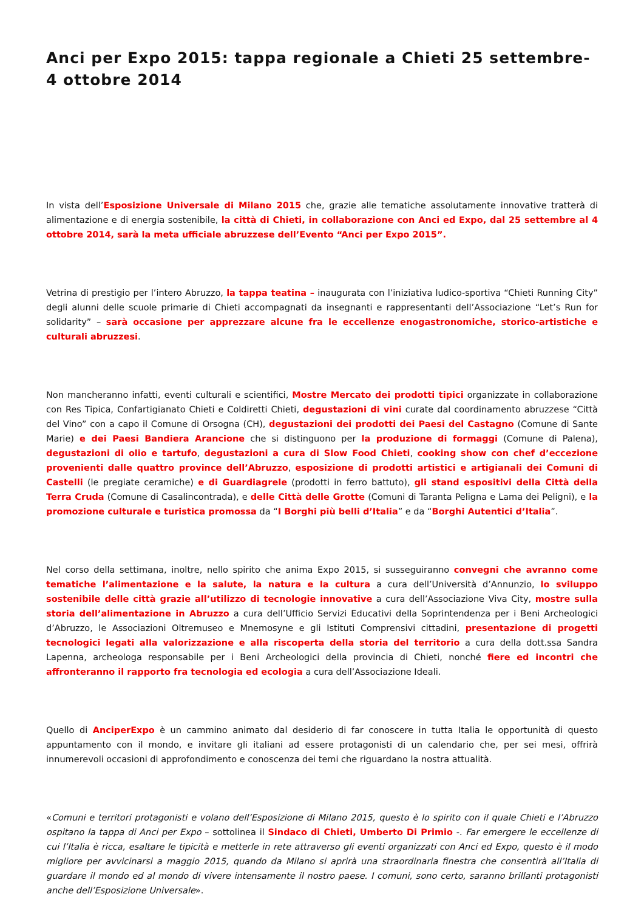Anci per Expo 2015: tappa regionale a Chieti 25 settembre- 4 ottobre 2014
In vista dell’Esposizione Universale di Milano 2015 che, grazie alle tematiche assolutamente innovative tratterà di alimentazione e di energia sostenibile, la città di Chieti, in collaborazione con Anci ed Expo, dal 25 settembre al 4 ottobre 2014, sarà la meta ufficiale abruzzese dell’Evento “Anci per Expo 2015”.
Vetrina di prestigio per l’intero Abruzzo, la tappa teatina – inaugurata con l’iniziativa ludico-sportiva “Chieti Running City” degli alunni delle scuole primarie di Chieti accompagnati da insegnanti e rappresentanti dell’Associazione “Let’s Run for solidarity” – sarà occasione per apprezzare alcune fra le eccellenze enogastronomiche, storico-artistiche e culturali abruzzesi.
Non mancheranno infatti, eventi culturali e scientifici, Mostre Mercato dei prodotti tipici organizzate in collaborazione con Res Tipica, Confartigianato Chieti e Coldiretti Chieti, degustazioni di vini curate dal coordinamento abruzzese “Città del Vino” con a capo il Comune di Orsogna (CH), degustazioni dei prodotti dei Paesi del Castagno (Comune di Sante Marie) e dei Paesi Bandiera Arancione che si distinguono per la produzione di formaggi (Comune di Palena), degustazioni di olio e tartufo, degustazioni a cura di Slow Food Chieti, cooking show con chef d’eccezione provenienti dalle quattro province dell’Abruzzo, esposizione di prodotti artistici e artigianali dei Comuni di Castelli (le pregiate ceramiche) e di Guardiagrele (prodotti in ferro battuto), gli stand espositivi della Città della Terra Cruda (Comune di Casalincontrada), e delle Città delle Grotte (Comuni di Taranta Peligna e Lama dei Peligni), e la promozione culturale e turistica promossa da “I Borghi più belli d’Italia” e da “Borghi Autentici d’Italia”.
Nel corso della settimana, inoltre, nello spirito che anima Expo 2015, si susseguiranno convegni che avranno come tematiche l’alimentazione e la salute, la natura e la cultura a cura dell’Università d’Annunzio, lo sviluppo sostenibile delle città grazie all’utilizzo di tecnologie innovative a cura dell’Associazione Viva City, mostre sulla storia dell’alimentazione in Abruzzo a cura dell’Ufficio Servizi Educativi della Soprintendenza per i Beni Archeologici d’Abruzzo, le Associazioni Oltremuseo e Mnemosyne e gli Istituti Comprensivi cittadini, presentazione di progetti tecnologici legati alla valorizzazione e alla riscoperta della storia del territorio a cura della dott.ssa Sandra Lapenna, archeologa responsabile per i Beni Archeologici della provincia di Chieti, nonché fiere ed incontri che affronteranno il rapporto fra tecnologia ed ecologia a cura dell’Associazione Ideali.
Quello di AnciperExpo è un cammino animato dal desiderio di far conoscere in tutta Italia le opportunità di questo appuntamento con il mondo, e invitare gli italiani ad essere protagonisti di un calendario che, per sei mesi, offrirà innumerevoli occasioni di approfondimento e conoscenza dei temi che riguardano la nostra attualità.
«Comuni e territori protagonisti e volano dell’Esposizione di Milano 2015, questo è lo spirito con il quale Chieti e l’Abruzzo ospitano la tappa di Anci per Expo – sottolinea il Sindaco di Chieti, Umberto Di Primio -. Far emergere le eccellenze di cui l’Italia è ricca, esaltare le tipicità e metterle in rete attraverso gli eventi organizzati con Anci ed Expo, questo è il modo migliore per avvicinarsi a maggio 2015, quando da Milano si aprirà una straordinaria finestra che consentirà all’Italia di guardare il mondo ed al mondo di vivere intensamente il nostro paese. I comuni, sono certo, saranno brillanti protagonisti anche dell’Esposizione Universale».